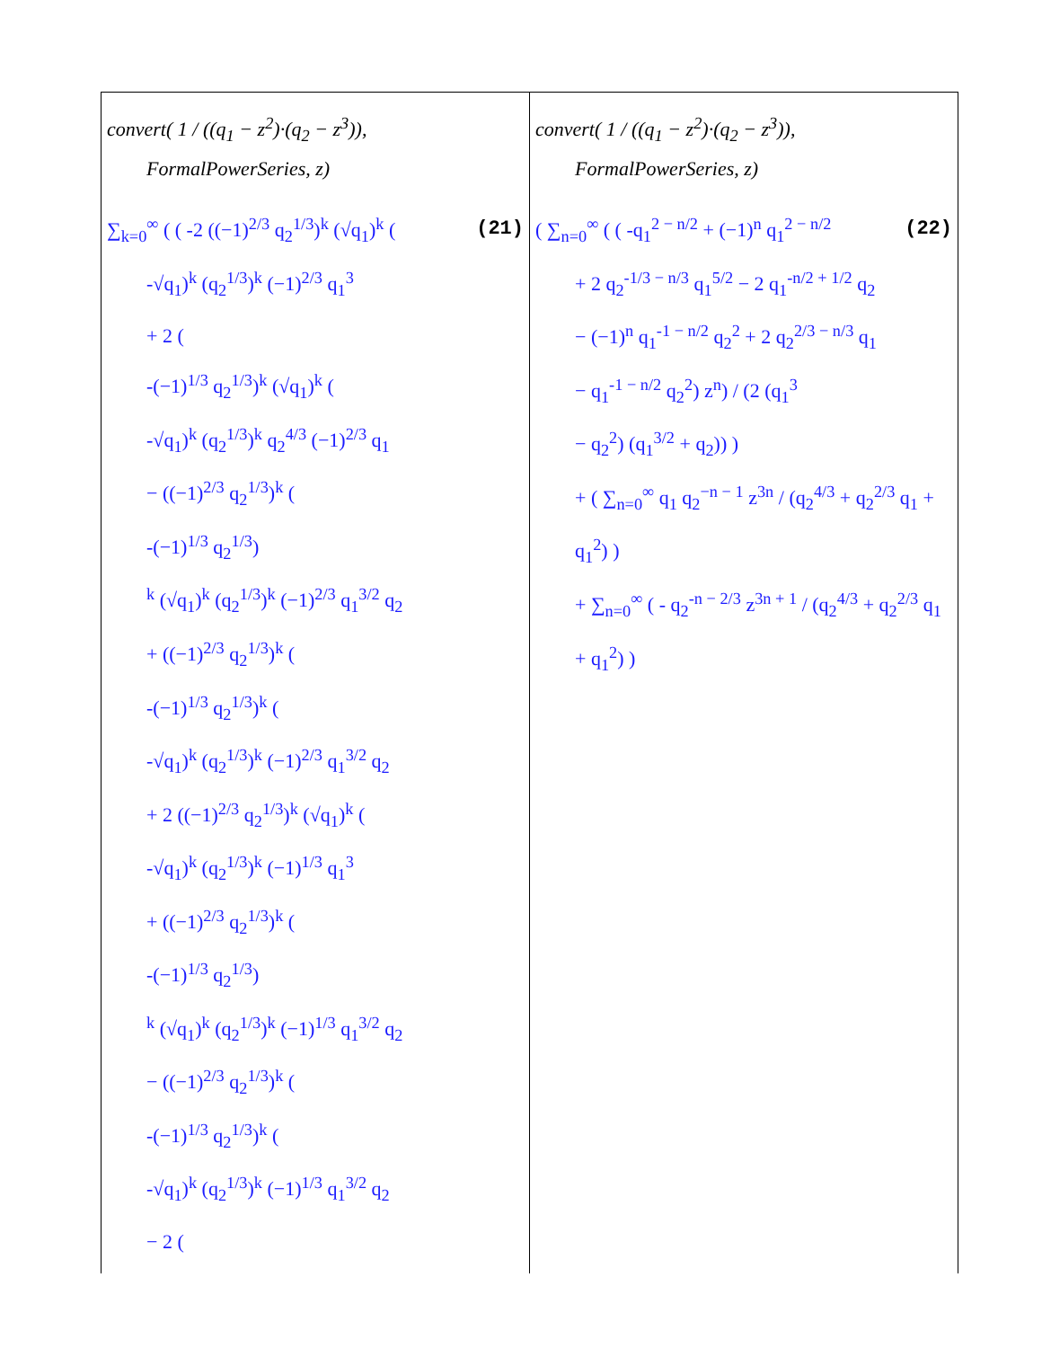| convert( 1 / ((q<sub>1</sub> − z<sup>2</sup>)·(q<sub>2</sub> − z<sup>3</sup>)), FormalPowerSeries, z) (21) ∑<sub>k=0</sub><sup>∞</sup> ( ( -2 ((−1)<sup>2/3</sup> q<sub>2</sub><sup>1/3</sup>)<sup>k</sup> (√q<sub>1</sub>)<sup>k</sup> ( -√q<sub>1</sub>)<sup>k</sup> (q<sub>2</sub><sup>1/3</sup>)<sup>k</sup> (−1)<sup>2/3</sup> q<sub>1</sub><sup>3</sup> + 2 ( -(−1)<sup>1/3</sup> q<sub>2</sub><sup>1/3</sup>)<sup>k</sup> (√q<sub>1</sub>)<sup>k</sup> ( -√q<sub>1</sub>)<sup>k</sup> (q<sub>2</sub><sup>1/3</sup>)<sup>k</sup> q<sub>2</sub><sup>4/3</sup> (−1)<sup>2/3</sup> q<sub>1</sub> − ((−1)<sup>2/3</sup> q<sub>2</sub><sup>1/3</sup>)<sup>k</sup> ( -(−1)<sup>1/3</sup> q<sub>2</sub><sup>1/3</sup>) <sup>k</sup> (√q<sub>1</sub>)<sup>k</sup> (q<sub>2</sub><sup>1/3</sup>)<sup>k</sup> (−1)<sup>2/3</sup> q<sub>1</sub><sup>3/2</sup> q<sub>2</sub> + ((−1)<sup>2/3</sup> q<sub>2</sub><sup>1/3</sup>)<sup>k</sup> ( -(−1)<sup>1/3</sup> q<sub>2</sub><sup>1/3</sup>)<sup>k</sup> ( -√q<sub>1</sub>)<sup>k</sup> (q<sub>2</sub><sup>1/3</sup>)<sup>k</sup> (−1)<sup>2/3</sup> q<sub>1</sub><sup>3/2</sup> q<sub>2</sub> + 2 ((−1)<sup>2/3</sup> q<sub>2</sub><sup>1/3</sup>)<sup>k</sup> (√q<sub>1</sub>)<sup>k</sup> ( -√q<sub>1</sub>)<sup>k</sup> (q<sub>2</sub><sup>1/3</sup>)<sup>k</sup> (−1)<sup>1/3</sup> q<sub>1</sub><sup>3</sup> + ((−1)<sup>2/3</sup> q<sub>2</sub><sup>1/3</sup>)<sup>k</sup> ( -(−1)<sup>1/3</sup> q<sub>2</sub><sup>1/3</sup>) <sup>k</sup> (√q<sub>1</sub>)<sup>k</sup> (q<sub>2</sub><sup>1/3</sup>)<sup>k</sup> (−1)<sup>1/3</sup> q<sub>1</sub><sup>3/2</sup> q<sub>2</sub> − ((−1)<sup>2/3</sup> q<sub>2</sub><sup>1/3</sup>)<sup>k</sup> ( -(−1)<sup>1/3</sup> q<sub>2</sub><sup>1/3</sup>)<sup>k</sup> ( -√q<sub>1</sub>)<sup>k</sup> (q<sub>2</sub><sup>1/3</sup>)<sup>k</sup> (−1)<sup>1/3</sup> q<sub>1</sub><sup>3/2</sup> q<sub>2</sub> − 2 ( | convert( 1 / ((q<sub>1</sub> − z<sup>2</sup>)·(q<sub>2</sub> − z<sup>3</sup>)), FormalPowerSeries, z) (22) ( ∑<sub>n=0</sub><sup>∞</sup> ( ( -q<sub>1</sub><sup>2 − n/2</sup> + (−1)<sup>n</sup> q<sub>1</sub><sup>2 − n/2</sup> + 2 q<sub>2</sub><sup>-1/3 − n/3</sup> q<sub>1</sub><sup>5/2</sup> − 2 q<sub>1</sub><sup>-n/2 + 1/2</sup> q<sub>2</sub> − (−1)<sup>n</sup> q<sub>1</sub><sup>-1 − n/2</sup> q<sub>2</sub><sup>2</sup> + 2 q<sub>2</sub><sup>2/3 − n/3</sup> q<sub>1</sub> − q<sub>1</sub><sup>-1 − n/2</sup> q<sub>2</sub><sup>2</sup>) z<sup>n</sup>) / (2 (q<sub>1</sub><sup>3</sup> − q<sub>2</sub><sup>2</sup>) (q<sub>1</sub><sup>3/2</sup> + q<sub>2</sub>)) ) + ( ∑<sub>n=0</sub><sup>∞</sup> q<sub>1</sub> q<sub>2</sub><sup>−n − 1</sup> z<sup>3n</sup> / (q<sub>2</sub><sup>4/3</sup> + q<sub>2</sub><sup>2/3</sup> q<sub>1</sub> + q<sub>1</sub><sup>2</sup>) ) + ∑<sub>n=0</sub><sup>∞</sup> ( - q<sub>2</sub><sup>-n − 2/3</sup> z<sup>3n + 1</sup> / (q<sub>2</sub><sup>4/3</sup> + q<sub>2</sub><sup>2/3</sup> q<sub>1</sub> + q<sub>1</sub><sup>2</sup>) ) |